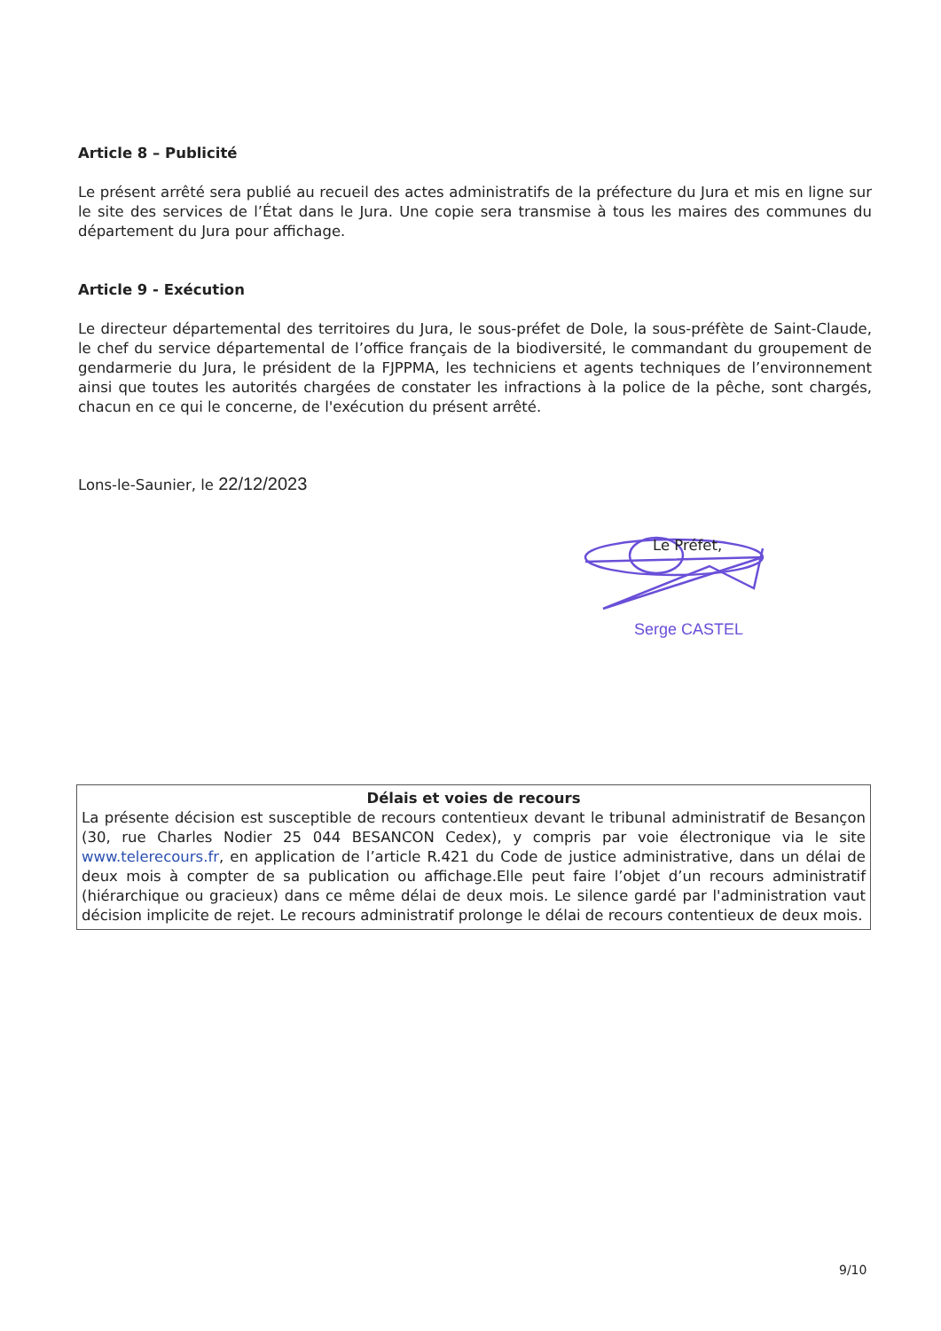Article 8 – Publicité
Le présent arrêté sera publié au recueil des actes administratifs de la préfecture du Jura et mis en ligne sur le site des services de l’État dans le Jura. Une copie sera transmise à tous les maires des communes du département du Jura pour affichage.
Article 9 - Exécution
Le directeur départemental des territoires du Jura, le sous-préfet de Dole, la sous-préfète de Saint-Claude, le chef du service départemental de l’office français de la biodiversité, le commandant du groupement de gendarmerie du Jura, le président de la FJPPMA, les techniciens et agents techniques de l’environnement ainsi que toutes les autorités chargées de constater les infractions à la police de la pêche, sont chargés, chacun en ce qui le concerne, de l'exécution du présent arrêté.
Lons-le-Saunier, le 22/12/2023
Le Préfet,
Serge CASTEL
Délais et voies de recours
La présente décision est susceptible de recours contentieux devant le tribunal administratif de Besançon (30, rue Charles Nodier 25 044 BESANCON Cedex), y compris par voie électronique via le site www.telerecours.fr, en application de l’article R.421 du Code de justice administrative, dans un délai de deux mois à compter de sa publication ou affichage.Elle peut faire l’objet d’un recours administratif (hiérarchique ou gracieux) dans ce même délai de deux mois. Le silence gardé par l'administration vaut décision implicite de rejet. Le recours administratif prolonge le délai de recours contentieux de deux mois.
9/10